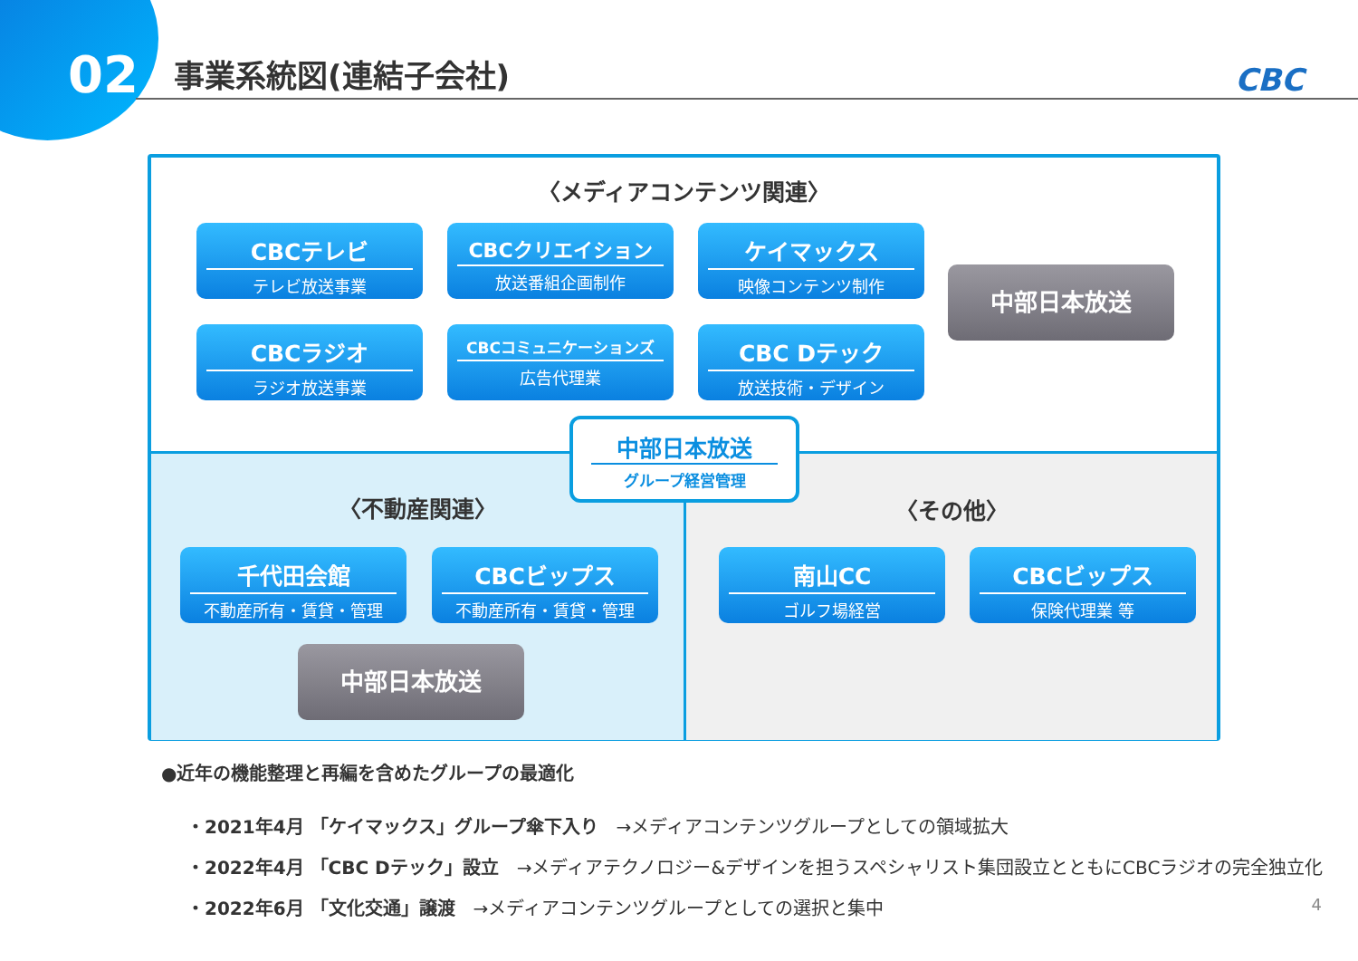02
事業系統図(連結子会社) CBC
〈メディアコンテンツ関連〉
CBCテレビ
テレビ放送事業
CBCクリエイション
放送番組企画制作
ケイマックス
映像コンテンツ制作
中部日本放送
CBCラジオ
ラジオ放送事業
CBCコミュニケーションズ
広告代理業
CBC Dテック
放送技術・デザイン
中部日本放送
グループ経営管理
〈不動産関連〉 〈その他〉
千代田会館
不動産所有・賃貸・管理
CBCビップス
不動産所有・賃貸・管理
中部日本放送
南山CC
ゴルフ場経営
CBCビップス
保険代理業 等
●近年の機能整理と再編を含めたグループの最適化
・2021年4月 「ケイマックス」グループ傘下入り　→メディアコンテンツグループとしての領域拡大
・2022年4月 「CBC Dテック」設立　→メディアテクノロジー&デザインを担うスペシャリスト集団設立とともにCBCラジオの完全独立化
・2022年6月 「文化交通」譲渡　→メディアコンテンツグループとしての選択と集中
4